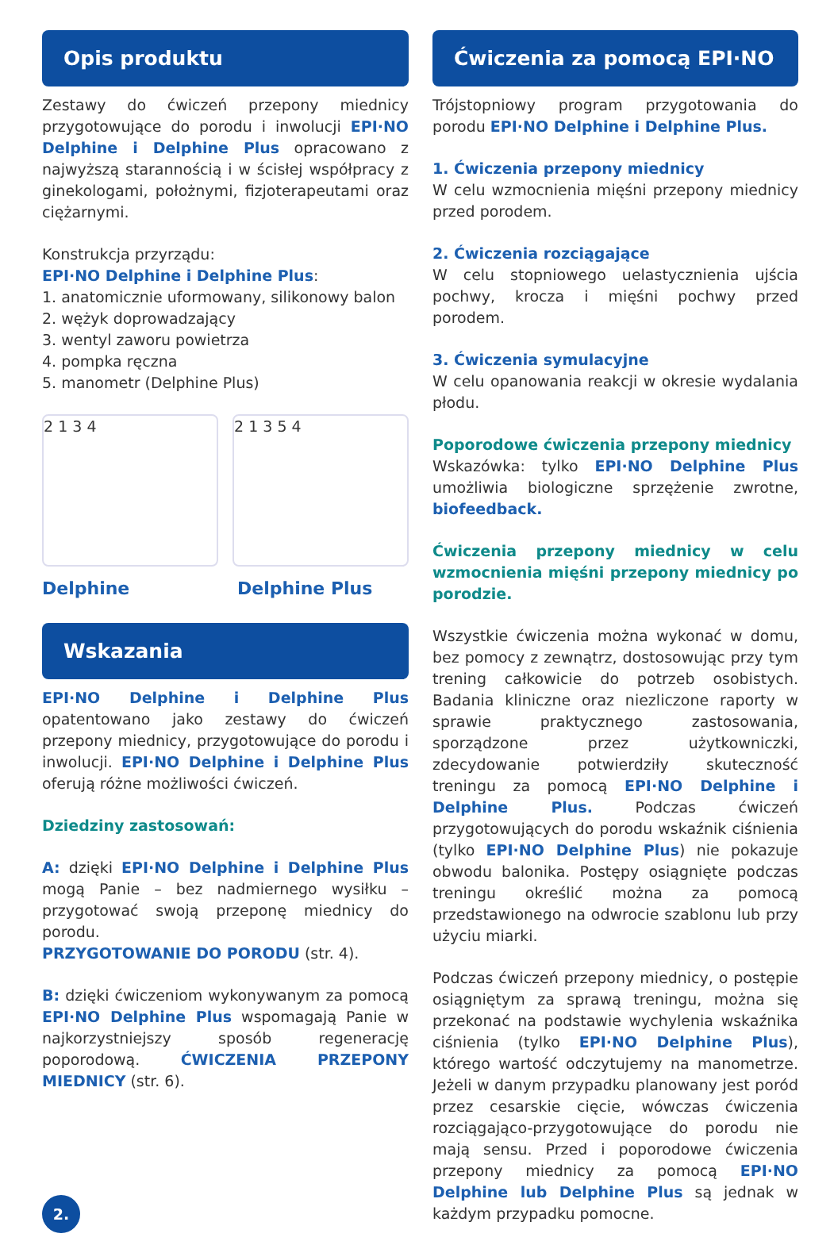Opis produktu
Zestawy do ćwiczeń przepony miednicy przygotowujące do porodu i inwolucji EPI·NO Delphine i Delphine Plus opracowano z najwyższą starannością i w ścisłej współpracy z ginekologami, położnymi, fizjoterapeutami oraz ciężarnymi.
Konstrukcja przyrządu:
EPI·NO Delphine i Delphine Plus:
1. anatomicznie uformowany, silikonowy balon
2. wężyk doprowadzający
3. wentyl zaworu powietrza
4. pompka ręczna
5. manometr (Delphine Plus)
2 1 3 4 2 1 3 5 4
Delphine Delphine Plus
Wskazania
EPI·NO Delphine i Delphine Plus opatentowano jako zestawy do ćwiczeń przepony miednicy, przygotowujące do porodu i inwolucji. EPI·NO Delphine i Delphine Plus oferują różne możliwości ćwiczeń.
Dziedziny zastosowań:
A: dzięki EPI·NO Delphine i Delphine Plus mogą Panie – bez nadmiernego wysiłku – przygotować swoją przeponę miednicy do porodu.
PRZYGOTOWANIE DO PORODU (str. 4).
B: dzięki ćwiczeniom wykonywanym za pomocą EPI·NO Delphine Plus wspomagają Panie w najkorzystniejszy sposób regenerację poporodową. ĆWICZENIA PRZEPONY MIEDNICY (str. 6).
2.
Ćwiczenia za pomocą EPI·NO
Trójstopniowy program przygotowania do porodu EPI·NO Delphine i Delphine Plus.
1. Ćwiczenia przepony miednicy
W celu wzmocnienia mięśni przepony miednicy przed porodem.
2. Ćwiczenia rozciągające
W celu stopniowego uelastycznienia ujścia pochwy, krocza i mięśni pochwy przed porodem.
3. Ćwiczenia symulacyjne
W celu opanowania reakcji w okresie wydalania płodu.
Poporodowe ćwiczenia przepony miednicy
Wskazówka: tylko EPI·NO Delphine Plus umożliwia biologiczne sprzężenie zwrotne, biofeedback.
Ćwiczenia przepony miednicy w celu wzmocnienia mięśni przepony miednicy po porodzie.
Wszystkie ćwiczenia można wykonać w domu, bez pomocy z zewnątrz, dostosowując przy tym trening całkowicie do potrzeb osobistych. Badania kliniczne oraz niezliczone raporty w sprawie praktycznego zastosowania, sporządzone przez użytkowniczki, zdecydowanie potwierdziły skuteczność treningu za pomocą EPI·NO Delphine i Delphine Plus. Podczas ćwiczeń przygotowujących do porodu wskaźnik ciśnienia (tylko EPI·NO Delphine Plus) nie pokazuje obwodu balonika. Postępy osiągnięte podczas treningu określić można za pomocą przedstawionego na odwrocie szablonu lub przy użyciu miarki.
Podczas ćwiczeń przepony miednicy, o postępie osiągniętym za sprawą treningu, można się przekonać na podstawie wychylenia wskaźnika ciśnienia (tylko EPI·NO Delphine Plus), którego wartość odczytujemy na manometrze. Jeżeli w danym przypadku planowany jest poród przez cesarskie cięcie, wówczas ćwiczenia rozciągająco-przygotowujące do porodu nie mają sensu. Przed i poporodowe ćwiczenia przepony miednicy za pomocą EPI·NO Delphine lub Delphine Plus są jednak w każdym przypadku pomocne.